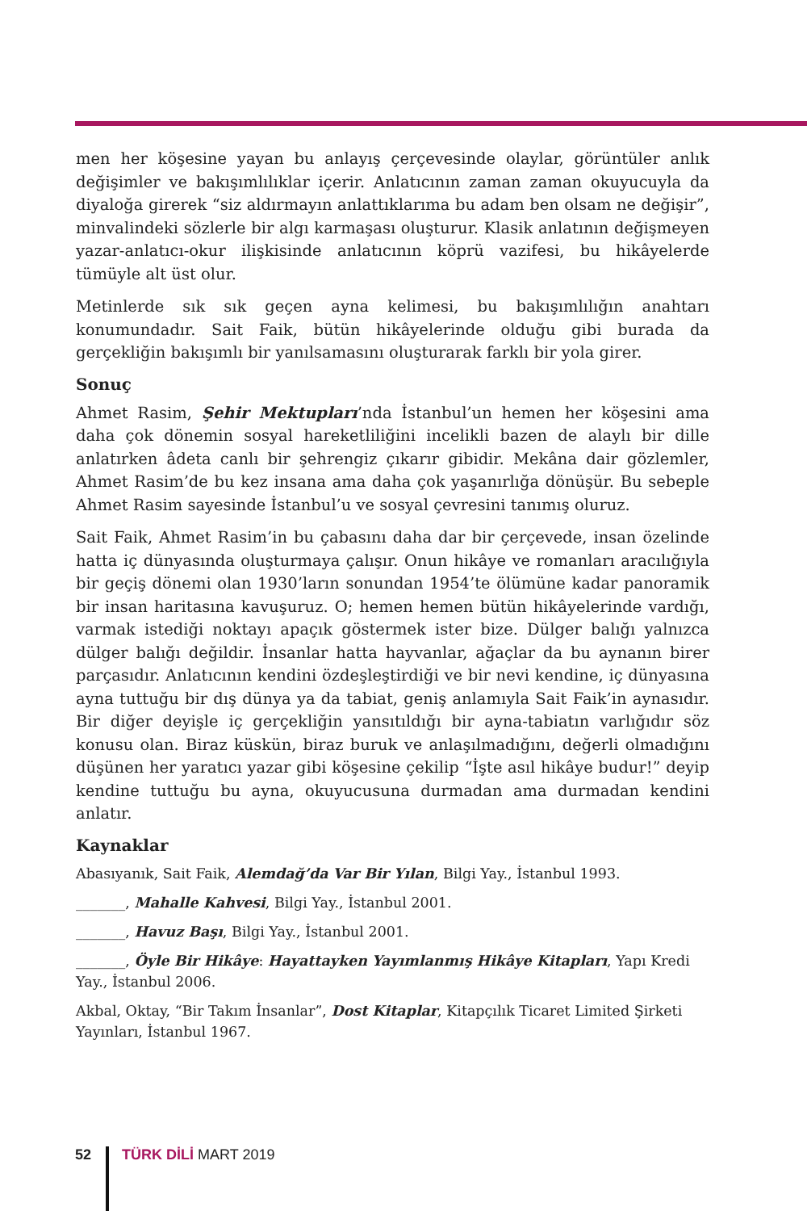men her köşesine yayan bu anlayış çerçevesinde olaylar, görüntüler anlık değişimler ve bakışımlılıklar içerir. Anlatıcının zaman zaman okuyucuyla da diyaloğa girerek “siz aldırmayın anlattıklarıma bu adam ben olsam ne değişir”, minvalindeki sözlerle bir algı karmaşası oluşturur. Klasik anlatının değişmeyen yazar-anlatıcı-okur ilişkisinde anlatıcının köprü vazifesi, bu hikâyelerde tümüyle alt üst olur.
Metinlerde sık sık geçen ayna kelimesi, bu bakışımlılığın anahtarı konumundadır. Sait Faik, bütün hikâyelerinde olduğu gibi burada da gerçekliğin bakışımlı bir yanılsamasını oluşturarak farklı bir yola girer.
Sonuç
Ahmet Rasim, Şehir Mektupları’nda İstanbul’un hemen her köşesini ama daha çok dönemin sosyal hareketliliğini incelikli bazen de alaylı bir dille anlatırken âdeta canlı bir şehrengiz çıkarır gibidir. Mekâna dair gözlemler, Ahmet Rasim’de bu kez insana ama daha çok yaşanırlığa dönüşür. Bu sebeple Ahmet Rasim sayesinde İstanbul’u ve sosyal çevresini tanımış oluruz.
Sait Faik, Ahmet Rasim’in bu çabasını daha dar bir çerçevede, insan özelinde hatta iç dünyasında oluşturmaya çalışır. Onun hikâye ve romanları aracılığıyla bir geçiş dönemi olan 1930’ların sonundan 1954’te ölümüne kadar panoramik bir insan haritasına kavuşuruz. O; hemen hemen bütün hikâyelerinde vardığı, varmak istediği noktayı apaçık göstermek ister bize. Dülger balığı yalnızca dülger balığı değildir. İnsanlar hatta hayvanlar, ağaçlar da bu aynanın birer parçasıdır. Anlatıcının kendini özdeşleştirdiği ve bir nevi kendine, iç dünyasına ayna tuttuğu bir dış dünya ya da tabiat, geniş anlamıyla Sait Faik’in aynasıdır. Bir diğer deyişle iç gerçekliğin yansıtıldığı bir ayna-tabiatın varlığıdır söz konusu olan. Biraz küskün, biraz buruk ve anlaşılmadığını, değerli olmadığını düşünen her yaratıcı yazar gibi köşesine çekilip “İşte asıl hikâye budur!” deyip kendine tuttuğu bu ayna, okuyucusuna durmadan ama durmadan kendini anlatır.
Kaynaklar
Abasıyanık, Sait Faik, Alemdağ’da Var Bir Yılan, Bilgi Yay., İstanbul 1993.
_______, Mahalle Kahvesi, Bilgi Yay., İstanbul 2001.
_______, Havuz Başı, Bilgi Yay., İstanbul 2001.
_______, Öyle Bir Hikâye: Hayattayken Yayımlanmış Hikâye Kitapları, Yapı Kredi Yay., İstanbul 2006.
Akbal, Oktay, “Bir Takım İnsanlar”, Dost Kitaplar, Kitapçılık Ticaret Limited Şirketi Yayınları, İstanbul 1967.
52 TÜRK DİLİ MART 2019